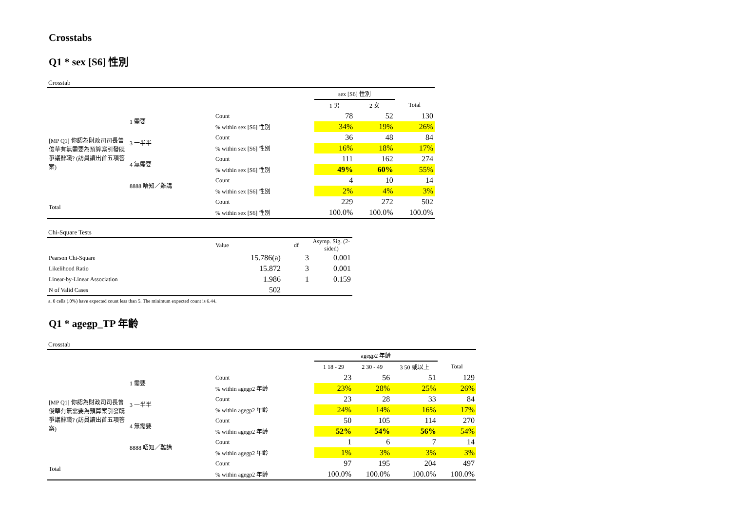Crosstabs
Q1 * sex [S6] 性別
Crosstab
| | | | sex [S6] 性別 | | |
| --- | --- | --- | --- | --- | --- |
| | | | 1 男 | 2 女 | Total |
| [MP Q1] 你認為財政司司長曾俊華有無需要為預算案引發既爭議辭職? (訪員讀出首五項答案) | 1 需要 | Count | 78 | 52 | 130 |
| | | % within sex [S6] 性別 | 34% | 19% | 26% |
| | 3 一半半 | Count | 36 | 48 | 84 |
| | | % within sex [S6] 性別 | 16% | 18% | 17% |
| | 4 無需要 | Count | 111 | 162 | 274 |
| | | % within sex [S6] 性別 | 49% | 60% | 55% |
| | 8888 唔知／難講 | Count | 4 | 10 | 14 |
| | | % within sex [S6] 性別 | 2% | 4% | 3% |
| Total | | Count | 229 | 272 | 502 |
| | | % within sex [S6] 性別 | 100.0% | 100.0% | 100.0% |
Chi-Square Tests
| | Value | df | Asymp. Sig. (2-sided) |
| --- | --- | --- | --- |
| Pearson Chi-Square | 15.786(a) | 3 | 0.001 |
| Likelihood Ratio | 15.872 | 3 | 0.001 |
| Linear-by-Linear Association | 1.986 | 1 | 0.159 |
| N of Valid Cases | 502 | | |
a. 0 cells (.0%) have expected count less than 5. The minimum expected count is 6.44.
Q1 * agegp_TP 年齡
Crosstab
| | | | agegp2 年齡 | | | |
| --- | --- | --- | --- | --- | --- | --- |
| | | | 1 18 - 29 | 2 30 - 49 | 3 50 或以上 | Total |
| [MP Q1] 你認為財政司司長曾俊華有無需要為預算案引發既爭議辭職? (訪員讀出首五項答案) | 1 需要 | Count | 23 | 56 | 51 | 129 |
| | | % within agegp2 年齡 | 23% | 28% | 25% | 26% |
| | 3 一半半 | Count | 23 | 28 | 33 | 84 |
| | | % within agegp2 年齡 | 24% | 14% | 16% | 17% |
| | 4 無需要 | Count | 50 | 105 | 114 | 270 |
| | | % within agegp2 年齡 | 52% | 54% | 56% | 54% |
| | 8888 唔知／難講 | Count | 1 | 6 | 7 | 14 |
| | | % within agegp2 年齡 | 1% | 3% | 3% | 3% |
| Total | | Count | 97 | 195 | 204 | 497 |
| | | % within agegp2 年齡 | 100.0% | 100.0% | 100.0% | 100.0% |